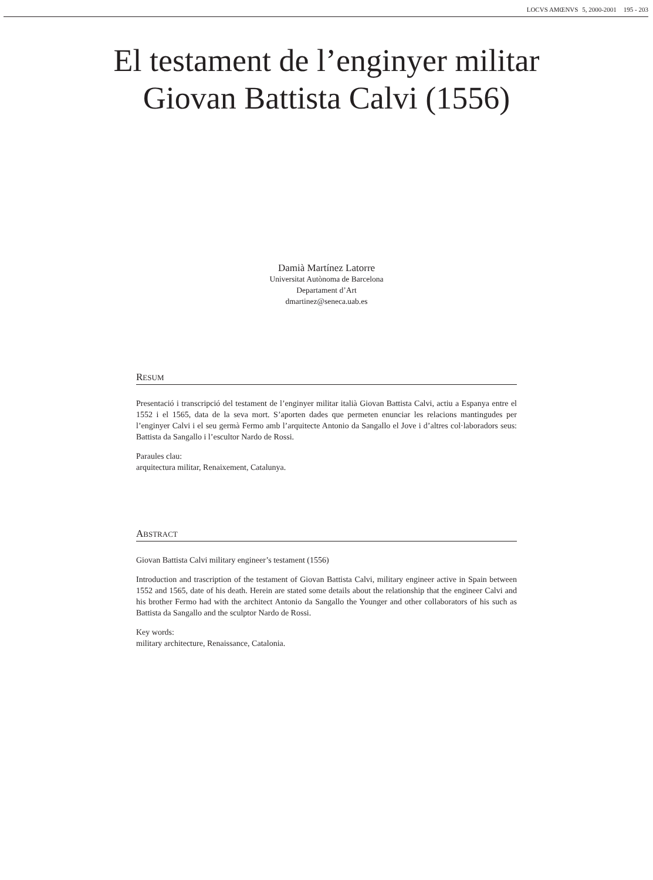LOCVS AMŒNVS 5, 2000-2001 195 - 203
El testament de l’enginyer militar
Giovan Battista Calvi (1556)
Damià Martínez Latorre
Universitat Autònoma de Barcelona
Departament d’Art
dmartinez@seneca.uab.es
RESUM
Presentació i transcripció del testament de l’enginyer militar italià Giovan Battista Calvi, actiu a Espanya entre el 1552 i el 1565, data de la seva mort. S’aporten dades que permeten enunciar les relacions mantingudes per l’enginyer Calvi i el seu germà Fermo amb l’arquitecte Antonio da Sangallo el Jove i d’altres col·laboradors seus: Battista da Sangallo i l’escultor Nardo de Rossi.
Paraules clau:
arquitectura militar, Renaixement, Catalunya.
ABSTRACT
Giovan Battista Calvi military engineer’s testament (1556)
Introduction and trascription of the testament of Giovan Battista Calvi, military engineer active in Spain between 1552 and 1565, date of his death. Herein are stated some details about the relationship that the engineer Calvi and his brother Fermo had with the architect Antonio da Sangallo the Younger and other collaborators of his such as Battista da Sangallo and the sculptor Nardo de Rossi.
Key words:
military architecture, Renaissance, Catalonia.